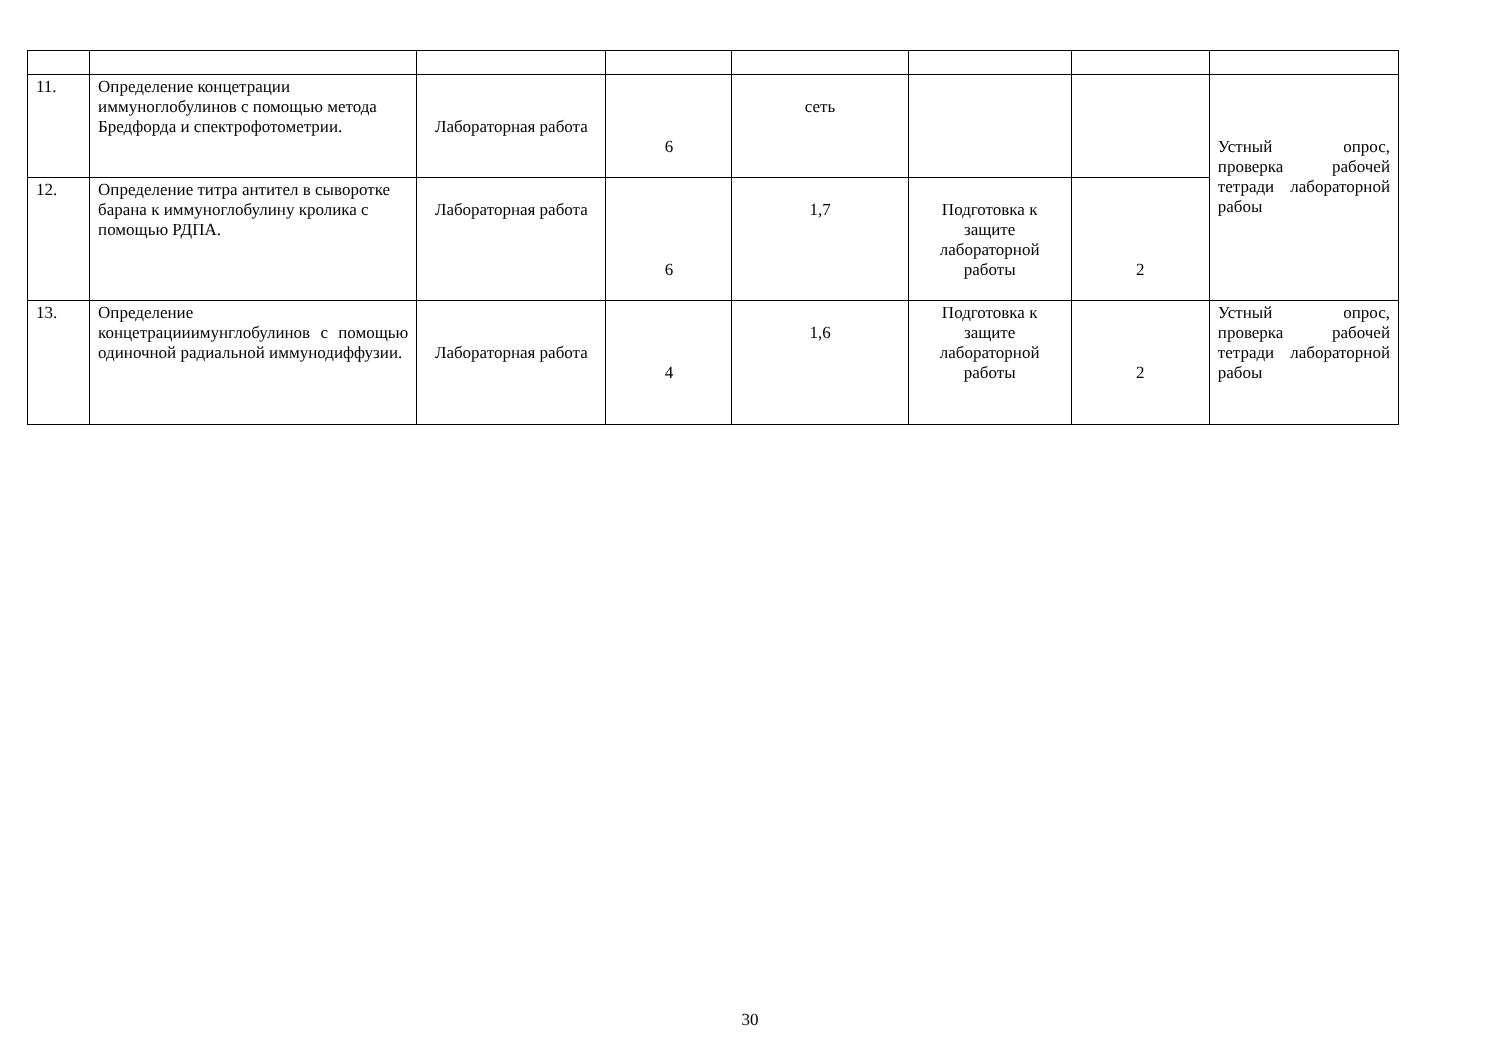| 11. | Определение концетрации иммуноглобулинов с помощью метода Бредфорда и спектрофотометрии. | Лабораторная работа | 6 | сеть | | | Устный опрос, проверка рабочей тетради лабораторной рабоы |
| 12. | Определение титра антител в сыворотке барана к иммуноглобулину кролика с помощью РДПА. | Лабораторная работа | 6 | 1,7 | Подготовка к защите лабораторной работы | 2 | |
| 13. | Определение концетрацииимунглобулинов с помощью одиночной радиальной иммунодиффузии. | Лабораторная работа | 4 | 1,6 | Подготовка к защите лабораторной работы | 2 | Устный опрос, проверка рабочей тетради лабораторной рабоы |
30